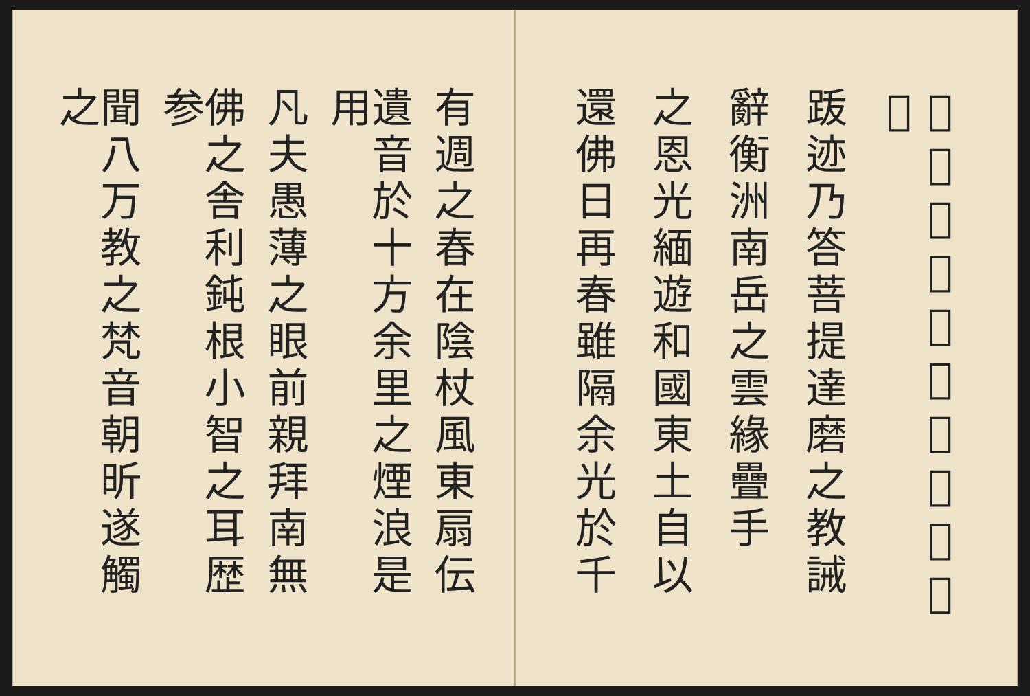𢀭旦衛山之靈地幾卜坐禪
䟦迹乃答菩提達磨之教誡
辭衡洲南岳之雲緣疊手
之恩光緬遊和國東土自以
還佛日再春雖隔余光於千
有週之春在陰杖風東扇伝
遺音於十方余里之煙浪是用
凡夫愚薄之眼前親拜南無
佛之舎利鈍根小智之耳歴参
聞八万教之梵音朝昕遂觸之